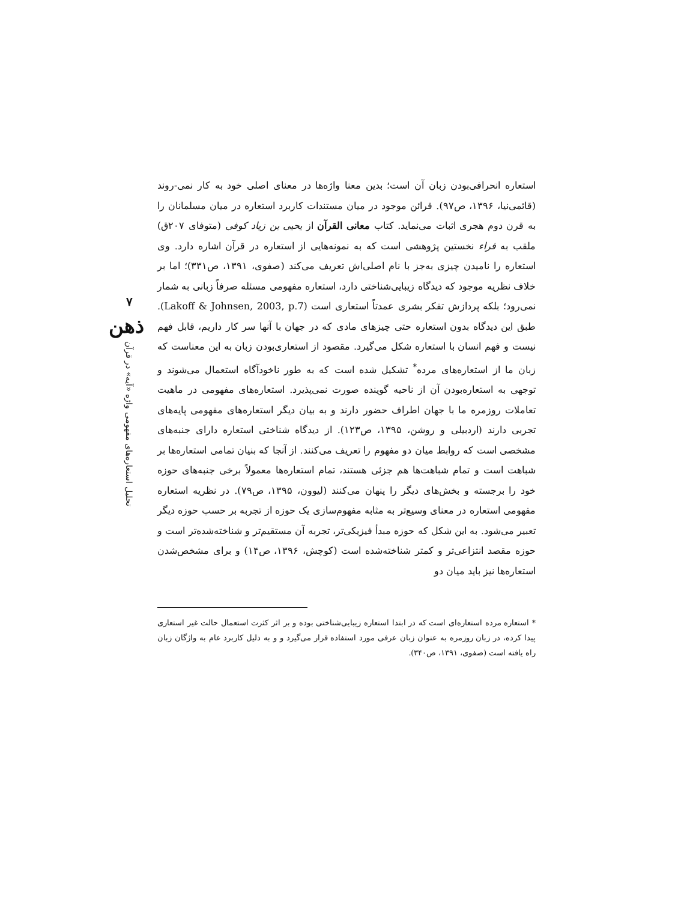۷
ذهن
تحلیل استعاره‌های مفهومی واژه «آیه» در قرآن
استعاره انحرافی‌بودن زبان آن است؛ بدین معنا واژه‌ها در معنای اصلی خود به کار نمی-روند (قائمی‌نیا، ۱۳۹۶، ص۹۷). قرائن موجود در میان مستندات کاربرد استعاره در میان مسلمانان را به قرن دوم هجری اثبات می‌نماید. کتاب معانی القرآن از یحیی بن زیاد کوفی (متوفای ۲۰۷ق) ملقب به فراء نخستین پژوهشی است که به نمونه‌هایی از استعاره در قرآن اشاره دارد. وی استعاره را نامیدن چیزی به‌جز با نام اصلی‌اش تعریف می‌کند (صفوی، ۱۳۹۱، ص۳۳۱)؛ اما بر خلاف نظریه موجود که دیدگاه زیبایی‌شناختی دارد، استعاره مفهومی مسئله صرفاً زبانی به شمار نمی‌رود؛ بلکه پردازش تفکر بشری عمدتاً استعاری است (Lakoff & Johnsen, 2003, p.7). طبق این دیدگاه بدون استعاره حتی چیزهای مادی که در جهان با آنها سر کار داریم، قابل فهم نیست و فهم انسان با استعاره شکل می‌گیرد. مقصود از استعاری‌بودن زبان به این معناست که زبان ما از استعاره‌های مرده<sup>*</sup> تشکیل شده است که به طور ناخودآگاه استعمال می‌شوند و توجهی به استعاره‌بودن آن از ناحیه گوینده صورت نمی‌پذیرد. استعاره‌های مفهومی در ماهیت تعاملات روزمره ما با جهان اطراف حضور دارند و به بیان دیگر استعاره‌های مفهومی پایه‌های تجربی دارند (اردبیلی و روشن، ۱۳۹۵، ص۱۲۳). از دیدگاه شناختی استعاره دارای جنبه‌های مشخصی است که روابط میان دو مفهوم را تعریف می‌کنند. از آنجا که بنیان تمامی استعاره‌ها بر شباهت است و تمام شباهت‌ها هم جزئی هستند، تمام استعاره‌ها معمولاً برخی جنبه‌های حوزه خود را برجسته و بخش‌های دیگر را پنهان می‌کنند (لیوون، ۱۳۹۵، ص۷۹). در نظریه استعاره مفهومی استعاره در معنای وسیع‌تر به مثابه مفهوم‌سازی یک حوزه از تجربه بر حسب حوزه دیگر تعبیر می‌شود. به این شکل که حوزه مبدأ فیزیکی‌تر، تجربه آن مستقیم‌تر و شناخته‌شده‌تر است و حوزه مقصد انتزاعی‌تر و کمتر شناخته‌شده است (کوچش، ۱۳۹۶، ص۱۴) و برای مشخص‌شدن استعاره‌ها نیز باید میان دو
* استعاره مرده استعاره‌ای است که در ابتدا استعاره زیبایی‌شناختی بوده و بر اثر کثرت استعمال حالت غیر استعاری پیدا کرده، در زبان روزمره به عنوان زبان عرفی مورد استفاده قرار می‌گیرد و و به دلیل کاربرد عام به واژگان زبان راه یافته است (صفوی، ۱۳۹۱، ص۳۴۰).